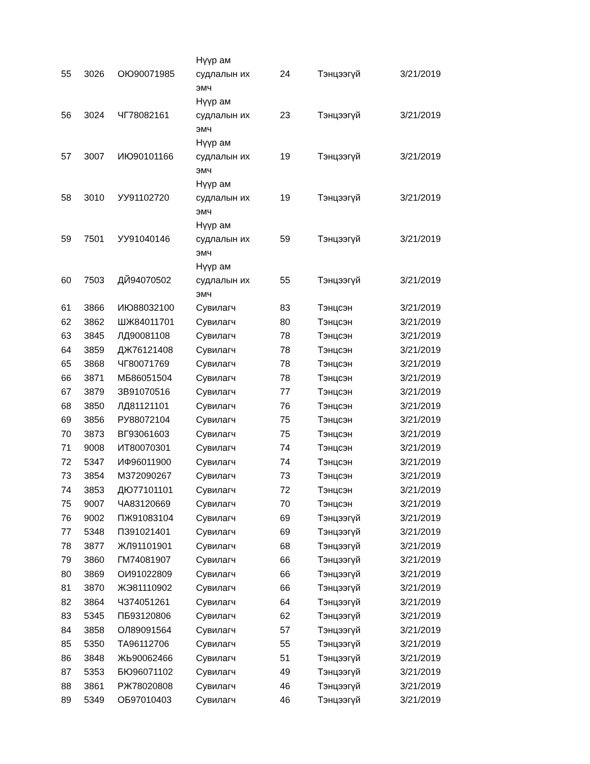| 55 | 3026 | ОЮ90071985 | Нүүр ам судлалын их эмч | 24 | Тэнцээгүй | 3/21/2019 |
| 56 | 3024 | ЧГ78082161 | Нүүр ам судлалын их эмч | 23 | Тэнцээгүй | 3/21/2019 |
| 57 | 3007 | ИЮ90101166 | Нүүр ам судлалын их эмч | 19 | Тэнцээгүй | 3/21/2019 |
| 58 | 3010 | УУ91102720 | Нүүр ам судлалын их эмч | 19 | Тэнцээгүй | 3/21/2019 |
| 59 | 7501 | УУ91040146 | Нүүр ам судлалын их эмч | 59 | Тэнцээгүй | 3/21/2019 |
| 60 | 7503 | ДЙ94070502 | Нүүр ам судлалын их эмч | 55 | Тэнцээгүй | 3/21/2019 |
| 61 | 3866 | ИЮ88032100 | Сувилагч | 83 | Тэнцсэн | 3/21/2019 |
| 62 | 3862 | ШЖ84011701 | Сувилагч | 80 | Тэнцсэн | 3/21/2019 |
| 63 | 3845 | ЛД90081108 | Сувилагч | 78 | Тэнцсэн | 3/21/2019 |
| 64 | 3859 | ДЖ76121408 | Сувилагч | 78 | Тэнцсэн | 3/21/2019 |
| 65 | 3868 | ЧГ80071769 | Сувилагч | 78 | Тэнцсэн | 3/21/2019 |
| 66 | 3871 | МБ86051504 | Сувилагч | 78 | Тэнцсэн | 3/21/2019 |
| 67 | 3879 | ЗВ91070516 | Сувилагч | 77 | Тэнцсэн | 3/21/2019 |
| 68 | 3850 | ЛД81121101 | Сувилагч | 76 | Тэнцсэн | 3/21/2019 |
| 69 | 3856 | РУ88072104 | Сувилагч | 75 | Тэнцсэн | 3/21/2019 |
| 70 | 3873 | ВГ93061603 | Сувилагч | 75 | Тэнцсэн | 3/21/2019 |
| 71 | 9008 | ИТ80070301 | Сувилагч | 74 | Тэнцсэн | 3/21/2019 |
| 72 | 5347 | ИФ96011900 | Сувилагч | 74 | Тэнцсэн | 3/21/2019 |
| 73 | 3854 | МЗ72090267 | Сувилагч | 73 | Тэнцсэн | 3/21/2019 |
| 74 | 3853 | ДЮ77101101 | Сувилагч | 72 | Тэнцсэн | 3/21/2019 |
| 75 | 9007 | ЧА83120669 | Сувилагч | 70 | Тэнцсэн | 3/21/2019 |
| 76 | 9002 | ПЖ91083104 | Сувилагч | 69 | Тэнцээгүй | 3/21/2019 |
| 77 | 5348 | ПЗ91021401 | Сувилагч | 69 | Тэнцээгүй | 3/21/2019 |
| 78 | 3877 | ЖЛ91101901 | Сувилагч | 68 | Тэнцээгүй | 3/21/2019 |
| 79 | 3860 | ГМ74081907 | Сувилагч | 66 | Тэнцээгүй | 3/21/2019 |
| 80 | 3869 | ОИ91022809 | Сувилагч | 66 | Тэнцээгүй | 3/21/2019 |
| 81 | 3870 | ЖЭ81110902 | Сувилагч | 66 | Тэнцээгүй | 3/21/2019 |
| 82 | 3864 | ЧЗ74051261 | Сувилагч | 64 | Тэнцээгүй | 3/21/2019 |
| 83 | 5345 | ПБ93120806 | Сувилагч | 62 | Тэнцээгүй | 3/21/2019 |
| 84 | 3858 | ОЛ89091564 | Сувилагч | 57 | Тэнцээгүй | 3/21/2019 |
| 85 | 5350 | ТА96112706 | Сувилагч | 55 | Тэнцээгүй | 3/21/2019 |
| 86 | 3848 | ЖЬ90062466 | Сувилагч | 51 | Тэнцээгүй | 3/21/2019 |
| 87 | 5353 | БЮ96071102 | Сувилагч | 49 | Тэнцээгүй | 3/21/2019 |
| 88 | 3861 | РЖ78020808 | Сувилагч | 46 | Тэнцээгүй | 3/21/2019 |
| 89 | 5349 | ОБ97010403 | Сувилагч | 46 | Тэнцээгүй | 3/21/2019 |